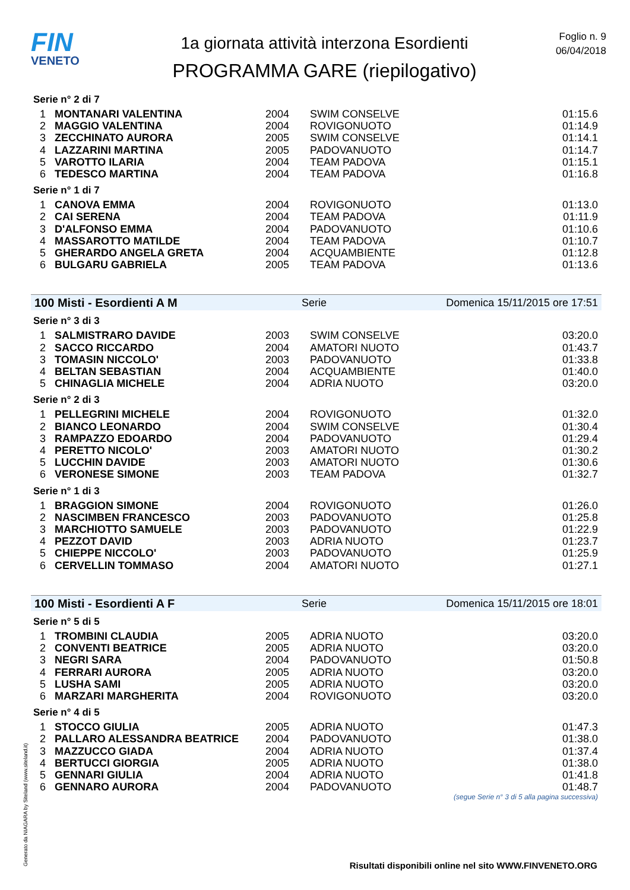FIN
VENETO
1a giornata attività interzona Esordienti
PROGRAMMA GARE (riepilogativo)
Foglio n. 9
06/04/2018
Serie n° 2 di 7
| 1 | MONTANARI VALENTINA | 2004 | SWIM CONSELVE | 01:15.6 |
| 2 | MAGGIO VALENTINA | 2004 | ROVIGONUOTO | 01:14.9 |
| 3 | ZECCHINATO AURORA | 2005 | SWIM CONSELVE | 01:14.1 |
| 4 | LAZZARINI MARTINA | 2005 | PADOVANUOTO | 01:14.7 |
| 5 | VAROTTO ILARIA | 2004 | TEAM PADOVA | 01:15.1 |
| 6 | TEDESCO MARTINA | 2004 | TEAM PADOVA | 01:16.8 |
Serie n° 1 di 7
| 1 | CANOVA EMMA | 2004 | ROVIGONUOTO | 01:13.0 |
| 2 | CAI SERENA | 2004 | TEAM PADOVA | 01:11.9 |
| 3 | D'ALFONSO EMMA | 2004 | PADOVANUOTO | 01:10.6 |
| 4 | MASSAROTTO MATILDE | 2004 | TEAM PADOVA | 01:10.7 |
| 5 | GHERARDO ANGELA GRETA | 2004 | ACQUAMBIENTE | 01:12.8 |
| 6 | BULGARU GABRIELA | 2005 | TEAM PADOVA | 01:13.6 |
100 Misti - Esordienti A M Serie Domenica 15/11/2015 ore 17:51
Serie n° 3 di 3
| 1 | SALMISTRARO DAVIDE | 2003 | SWIM CONSELVE | 03:20.0 |
| 2 | SACCO RICCARDO | 2004 | AMATORI NUOTO | 01:43.7 |
| 3 | TOMASIN NICCOLO' | 2003 | PADOVANUOTO | 01:33.8 |
| 4 | BELTAN SEBASTIAN | 2004 | ACQUAMBIENTE | 01:40.0 |
| 5 | CHINAGLIA MICHELE | 2004 | ADRIA NUOTO | 03:20.0 |
Serie n° 2 di 3
| 1 | PELLEGRINI MICHELE | 2004 | ROVIGONUOTO | 01:32.0 |
| 2 | BIANCO LEONARDO | 2004 | SWIM CONSELVE | 01:30.4 |
| 3 | RAMPAZZO EDOARDO | 2004 | PADOVANUOTO | 01:29.4 |
| 4 | PERETTO NICOLO' | 2003 | AMATORI NUOTO | 01:30.2 |
| 5 | LUCCHIN DAVIDE | 2003 | AMATORI NUOTO | 01:30.6 |
| 6 | VERONESE SIMONE | 2003 | TEAM PADOVA | 01:32.7 |
Serie n° 1 di 3
| 1 | BRAGGION SIMONE | 2004 | ROVIGONUOTO | 01:26.0 |
| 2 | NASCIMBEN FRANCESCO | 2003 | PADOVANUOTO | 01:25.8 |
| 3 | MARCHIOTTO SAMUELE | 2003 | PADOVANUOTO | 01:22.9 |
| 4 | PEZZOT DAVID | 2003 | ADRIA NUOTO | 01:23.7 |
| 5 | CHIEPPE NICCOLO' | 2003 | PADOVANUOTO | 01:25.9 |
| 6 | CERVELLIN TOMMASO | 2004 | AMATORI NUOTO | 01:27.1 |
100 Misti - Esordienti A F Serie Domenica 15/11/2015 ore 18:01
Serie n° 5 di 5
| 1 | TROMBINI CLAUDIA | 2005 | ADRIA NUOTO | 03:20.0 |
| 2 | CONVENTI BEATRICE | 2005 | ADRIA NUOTO | 03:20.0 |
| 3 | NEGRI SARA | 2004 | PADOVANUOTO | 01:50.8 |
| 4 | FERRARI AURORA | 2005 | ADRIA NUOTO | 03:20.0 |
| 5 | LUSHA SAMI | 2005 | ADRIA NUOTO | 03:20.0 |
| 6 | MARZARI MARGHERITA | 2004 | ROVIGONUOTO | 03:20.0 |
Serie n° 4 di 5
| 1 | STOCCO GIULIA | 2005 | ADRIA NUOTO | 01:47.3 |
| 2 | PALLARO ALESSANDRA BEATRICE | 2004 | PADOVANUOTO | 01:38.0 |
| 3 | MAZZUCCO GIADA | 2004 | ADRIA NUOTO | 01:37.4 |
| 4 | BERTUCCI GIORGIA | 2005 | ADRIA NUOTO | 01:38.0 |
| 5 | GENNARI GIULIA | 2004 | ADRIA NUOTO | 01:41.8 |
| 6 | GENNARO AURORA | 2004 | PADOVANUOTO | 01:48.7 |
(segue Serie n° 3 di 5 alla pagina successiva)
Generato da NIAGARA by Siteland (www.siteland.it)
Risultati disponibili online nel sito WWW.FINVENETO.ORG